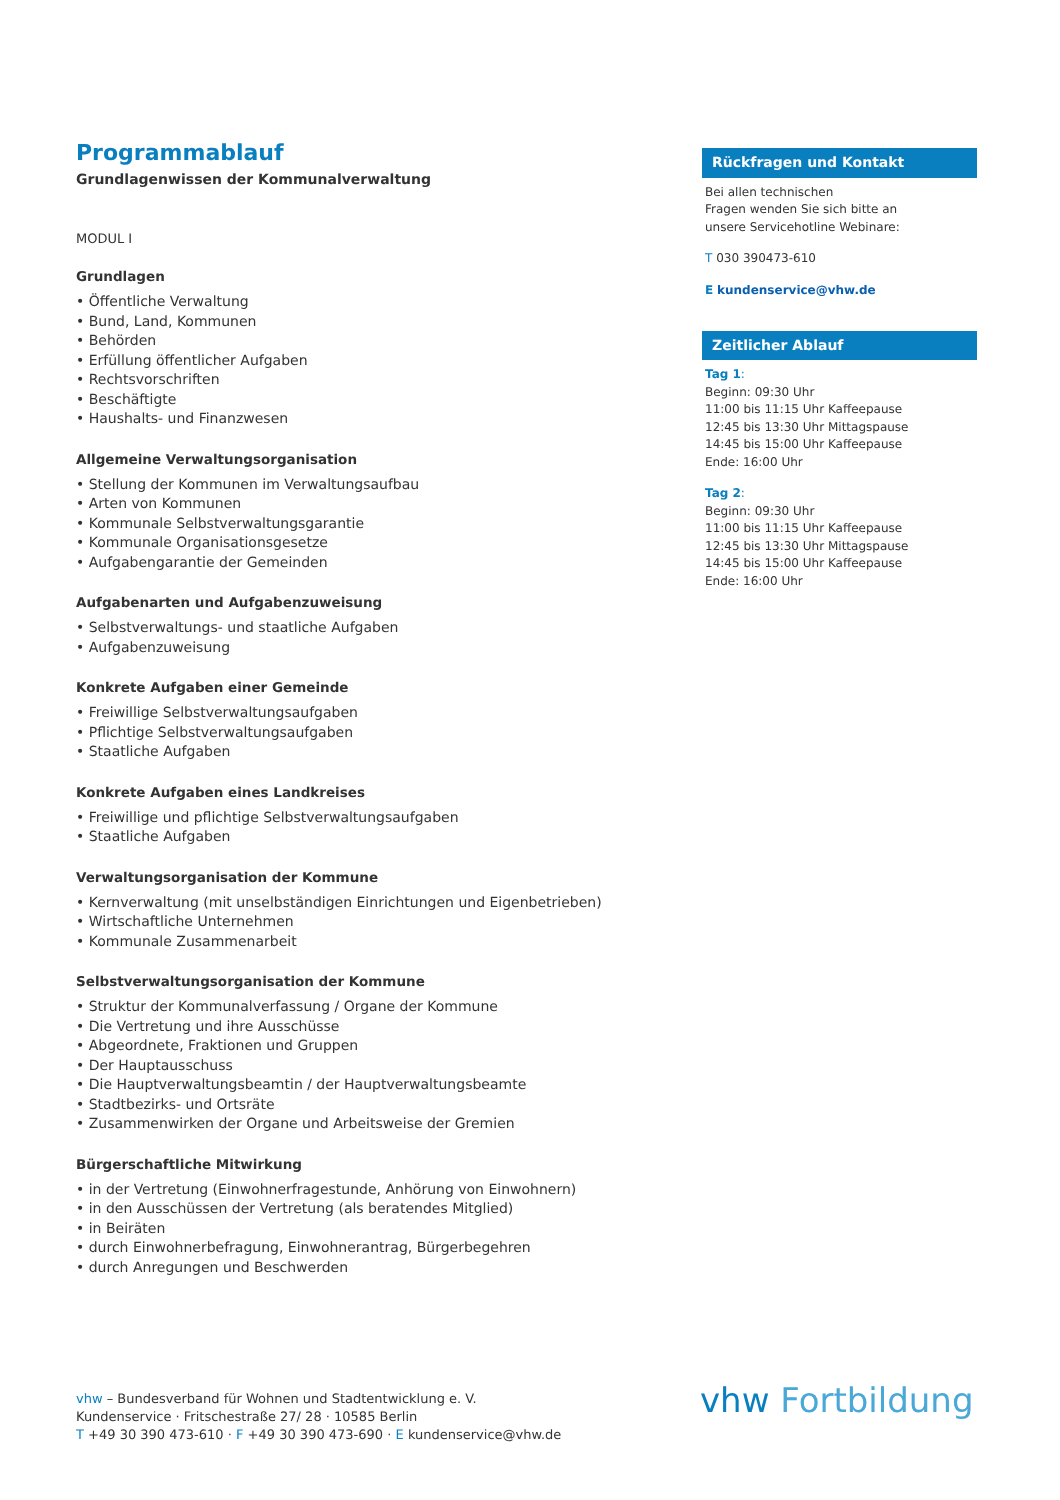Programmablauf
Grundlagenwissen der Kommunalverwaltung
MODUL I
Grundlagen
• Öffentliche Verwaltung
• Bund, Land, Kommunen
• Behörden
• Erfüllung öffentlicher Aufgaben
• Rechtsvorschriften
• Beschäftigte
• Haushalts- und Finanzwesen
Allgemeine Verwaltungsorganisation
• Stellung der Kommunen im Verwaltungsaufbau
• Arten von Kommunen
• Kommunale Selbstverwaltungsgarantie
• Kommunale Organisationsgesetze
• Aufgabengarantie der Gemeinden
Aufgabenarten und Aufgabenzuweisung
• Selbstverwaltungs- und staatliche Aufgaben
• Aufgabenzuweisung
Konkrete Aufgaben einer Gemeinde
• Freiwillige Selbstverwaltungsaufgaben
• Pflichtige Selbstverwaltungsaufgaben
• Staatliche Aufgaben
Konkrete Aufgaben eines Landkreises
• Freiwillige und pflichtige Selbstverwaltungsaufgaben
• Staatliche Aufgaben
Verwaltungsorganisation der Kommune
• Kernverwaltung (mit unselbständigen Einrichtungen und Eigenbetrieben)
• Wirtschaftliche Unternehmen
• Kommunale Zusammenarbeit
Selbstverwaltungsorganisation der Kommune
• Struktur der Kommunalverfassung / Organe der Kommune
• Die Vertretung und ihre Ausschüsse
• Abgeordnete, Fraktionen und Gruppen
• Der Hauptausschuss
• Die Hauptverwaltungsbeamtin / der Hauptverwaltungsbeamte
• Stadtbezirks- und Ortsräte
• Zusammenwirken der Organe und Arbeitsweise der Gremien
Bürgerschaftliche Mitwirkung
• in der Vertretung (Einwohnerfragestunde, Anhörung von Einwohnern)
• in den Ausschüssen der Vertretung (als beratendes Mitglied)
• in Beiräten
• durch Einwohnerbefragung, Einwohnerantrag, Bürgerbegehren
• durch Anregungen und Beschwerden
Rückfragen und Kontakt
Bei allen technischen
Fragen wenden Sie sich bitte an
unsere Servicehotline Webinare:
T 030 390473-610
E kundenservice@vhw.de
Zeitlicher Ablauf
Tag 1:
Beginn: 09:30 Uhr
11:00 bis 11:15 Uhr Kaffeepause
12:45 bis 13:30 Uhr Mittagspause
14:45 bis 15:00 Uhr Kaffeepause
Ende: 16:00 Uhr
Tag 2:
Beginn: 09:30 Uhr
11:00 bis 11:15 Uhr Kaffeepause
12:45 bis 13:30 Uhr Mittagspause
14:45 bis 15:00 Uhr Kaffeepause
Ende: 16:00 Uhr
vhw – Bundesverband für Wohnen und Stadtentwicklung e. V.
Kundenservice · Fritschestraße 27/ 28 · 10585 Berlin
T +49 30 390 473-610 · F +49 30 390 473-690 · E kundenservice@vhw.de
vhw Fortbildung